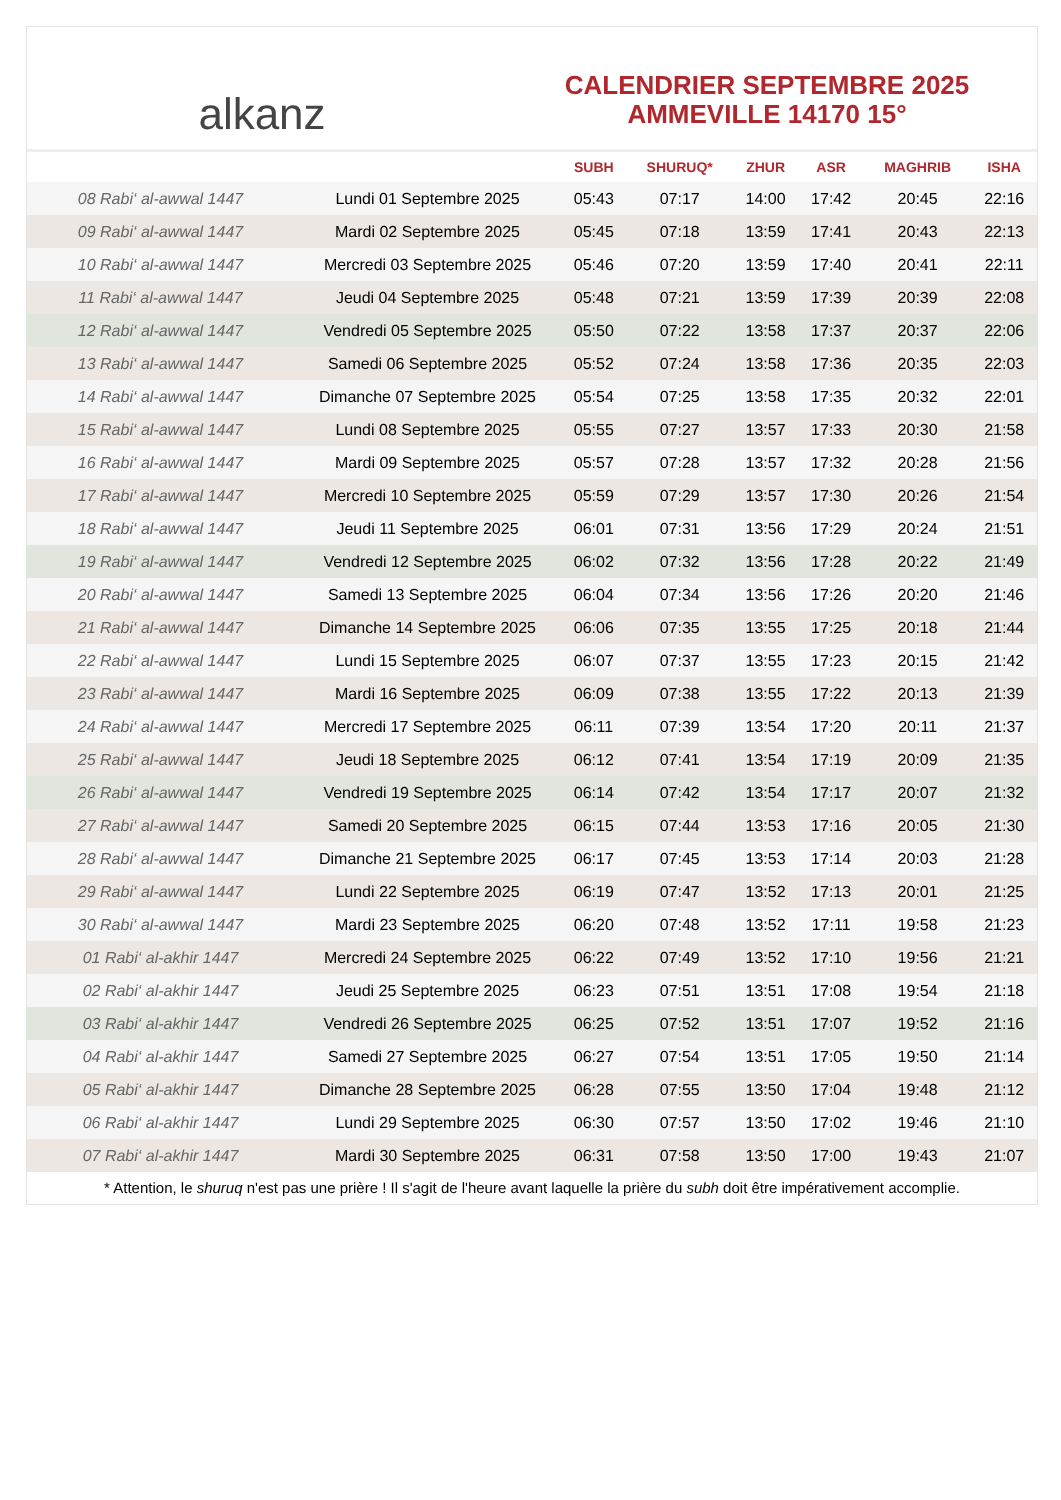alkanz
CALENDRIER SEPTEMBRE 2025
AMMEVILLE 14170 15°
| | | SUBH | SHURUQ* | ZHUR | ASR | MAGHRIB | ISHA |
| --- | --- | --- | --- | --- | --- | --- | --- |
| 08 Rabi‘ al-awwal 1447 | Lundi 01 Septembre 2025 | 05:43 | 07:17 | 14:00 | 17:42 | 20:45 | 22:16 |
| 09 Rabi‘ al-awwal 1447 | Mardi 02 Septembre 2025 | 05:45 | 07:18 | 13:59 | 17:41 | 20:43 | 22:13 |
| 10 Rabi‘ al-awwal 1447 | Mercredi 03 Septembre 2025 | 05:46 | 07:20 | 13:59 | 17:40 | 20:41 | 22:11 |
| 11 Rabi‘ al-awwal 1447 | Jeudi 04 Septembre 2025 | 05:48 | 07:21 | 13:59 | 17:39 | 20:39 | 22:08 |
| 12 Rabi‘ al-awwal 1447 | Vendredi 05 Septembre 2025 | 05:50 | 07:22 | 13:58 | 17:37 | 20:37 | 22:06 |
| 13 Rabi‘ al-awwal 1447 | Samedi 06 Septembre 2025 | 05:52 | 07:24 | 13:58 | 17:36 | 20:35 | 22:03 |
| 14 Rabi‘ al-awwal 1447 | Dimanche 07 Septembre 2025 | 05:54 | 07:25 | 13:58 | 17:35 | 20:32 | 22:01 |
| 15 Rabi‘ al-awwal 1447 | Lundi 08 Septembre 2025 | 05:55 | 07:27 | 13:57 | 17:33 | 20:30 | 21:58 |
| 16 Rabi‘ al-awwal 1447 | Mardi 09 Septembre 2025 | 05:57 | 07:28 | 13:57 | 17:32 | 20:28 | 21:56 |
| 17 Rabi‘ al-awwal 1447 | Mercredi 10 Septembre 2025 | 05:59 | 07:29 | 13:57 | 17:30 | 20:26 | 21:54 |
| 18 Rabi‘ al-awwal 1447 | Jeudi 11 Septembre 2025 | 06:01 | 07:31 | 13:56 | 17:29 | 20:24 | 21:51 |
| 19 Rabi‘ al-awwal 1447 | Vendredi 12 Septembre 2025 | 06:02 | 07:32 | 13:56 | 17:28 | 20:22 | 21:49 |
| 20 Rabi‘ al-awwal 1447 | Samedi 13 Septembre 2025 | 06:04 | 07:34 | 13:56 | 17:26 | 20:20 | 21:46 |
| 21 Rabi‘ al-awwal 1447 | Dimanche 14 Septembre 2025 | 06:06 | 07:35 | 13:55 | 17:25 | 20:18 | 21:44 |
| 22 Rabi‘ al-awwal 1447 | Lundi 15 Septembre 2025 | 06:07 | 07:37 | 13:55 | 17:23 | 20:15 | 21:42 |
| 23 Rabi‘ al-awwal 1447 | Mardi 16 Septembre 2025 | 06:09 | 07:38 | 13:55 | 17:22 | 20:13 | 21:39 |
| 24 Rabi‘ al-awwal 1447 | Mercredi 17 Septembre 2025 | 06:11 | 07:39 | 13:54 | 17:20 | 20:11 | 21:37 |
| 25 Rabi‘ al-awwal 1447 | Jeudi 18 Septembre 2025 | 06:12 | 07:41 | 13:54 | 17:19 | 20:09 | 21:35 |
| 26 Rabi‘ al-awwal 1447 | Vendredi 19 Septembre 2025 | 06:14 | 07:42 | 13:54 | 17:17 | 20:07 | 21:32 |
| 27 Rabi‘ al-awwal 1447 | Samedi 20 Septembre 2025 | 06:15 | 07:44 | 13:53 | 17:16 | 20:05 | 21:30 |
| 28 Rabi‘ al-awwal 1447 | Dimanche 21 Septembre 2025 | 06:17 | 07:45 | 13:53 | 17:14 | 20:03 | 21:28 |
| 29 Rabi‘ al-awwal 1447 | Lundi 22 Septembre 2025 | 06:19 | 07:47 | 13:52 | 17:13 | 20:01 | 21:25 |
| 30 Rabi‘ al-awwal 1447 | Mardi 23 Septembre 2025 | 06:20 | 07:48 | 13:52 | 17:11 | 19:58 | 21:23 |
| 01 Rabi‘ al-akhir 1447 | Mercredi 24 Septembre 2025 | 06:22 | 07:49 | 13:52 | 17:10 | 19:56 | 21:21 |
| 02 Rabi‘ al-akhir 1447 | Jeudi 25 Septembre 2025 | 06:23 | 07:51 | 13:51 | 17:08 | 19:54 | 21:18 |
| 03 Rabi‘ al-akhir 1447 | Vendredi 26 Septembre 2025 | 06:25 | 07:52 | 13:51 | 17:07 | 19:52 | 21:16 |
| 04 Rabi‘ al-akhir 1447 | Samedi 27 Septembre 2025 | 06:27 | 07:54 | 13:51 | 17:05 | 19:50 | 21:14 |
| 05 Rabi‘ al-akhir 1447 | Dimanche 28 Septembre 2025 | 06:28 | 07:55 | 13:50 | 17:04 | 19:48 | 21:12 |
| 06 Rabi‘ al-akhir 1447 | Lundi 29 Septembre 2025 | 06:30 | 07:57 | 13:50 | 17:02 | 19:46 | 21:10 |
| 07 Rabi‘ al-akhir 1447 | Mardi 30 Septembre 2025 | 06:31 | 07:58 | 13:50 | 17:00 | 19:43 | 21:07 |
* Attention, le shuruq n'est pas une prière ! Il s'agit de l'heure avant laquelle la prière du subh doit être impérativement accomplie.